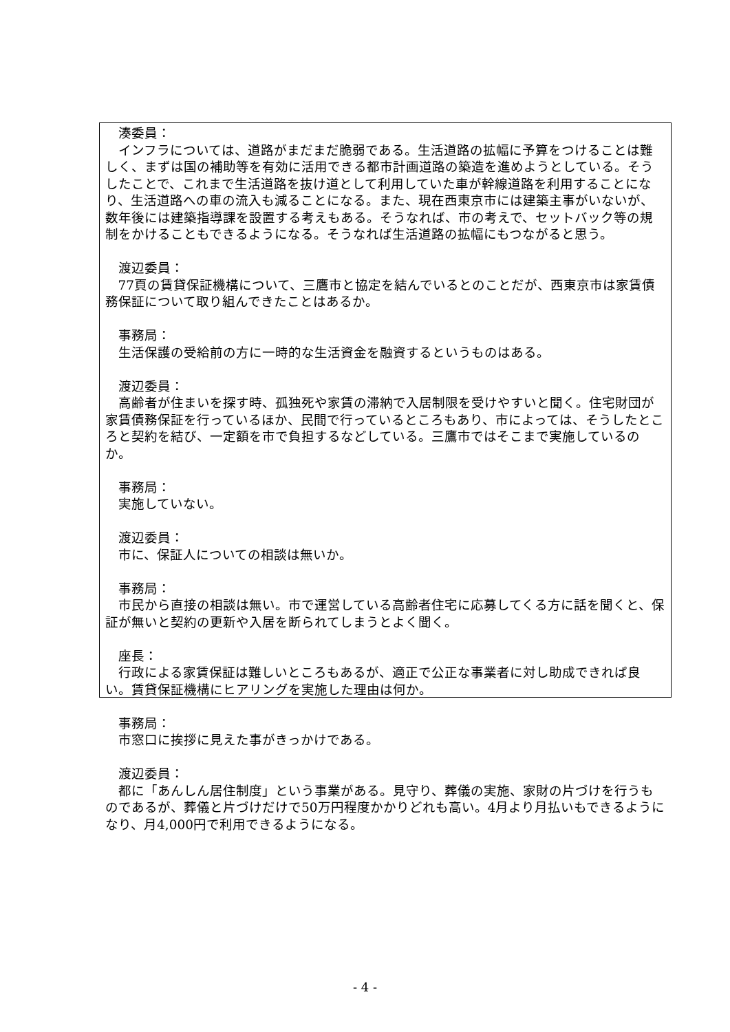湊委員：
インフラについては、道路がまだまだ脆弱である。生活道路の拡幅に予算をつけることは難しく、まずは国の補助等を有効に活用できる都市計画道路の築造を進めようとしている。そうしたことで、これまで生活道路を抜け道として利用していた車が幹線道路を利用することになり、生活道路への車の流入も減ることになる。また、現在西東京市には建築主事がいないが、数年後には建築指導課を設置する考えもある。そうなれば、市の考えで、セットバック等の規制をかけることもできるようになる。そうなれば生活道路の拡幅にもつながると思う。
渡辺委員：
77頁の賃貸保証機構について、三鷹市と協定を結んでいるとのことだが、西東京市は家賃債務保証について取り組んできたことはあるか。
事務局：
生活保護の受給前の方に一時的な生活資金を融資するというものはある。
渡辺委員：
高齢者が住まいを探す時、孤独死や家賃の滞納で入居制限を受けやすいと聞く。住宅財団が家賃債務保証を行っているほか、民間で行っているところもあり、市によっては、そうしたところと契約を結び、一定額を市で負担するなどしている。三鷹市ではそこまで実施しているのか。
事務局：
実施していない。
渡辺委員：
市に、保証人についての相談は無いか。
事務局：
市民から直接の相談は無い。市で運営している高齢者住宅に応募してくる方に話を聞くと、保証が無いと契約の更新や入居を断られてしまうとよく聞く。
座長：
行政による家賃保証は難しいところもあるが、適正で公正な事業者に対し助成できれば良い。賃貸保証機構にヒアリングを実施した理由は何か。
事務局：
市窓口に挨拶に見えた事がきっかけである。
渡辺委員：
都に「あんしん居住制度」という事業がある。見守り、葬儀の実施、家財の片づけを行うものであるが、葬儀と片づけだけで50万円程度かかりどれも高い。4月より月払いもできるようになり、月4,000円で利用できるようになる。
- 4 -